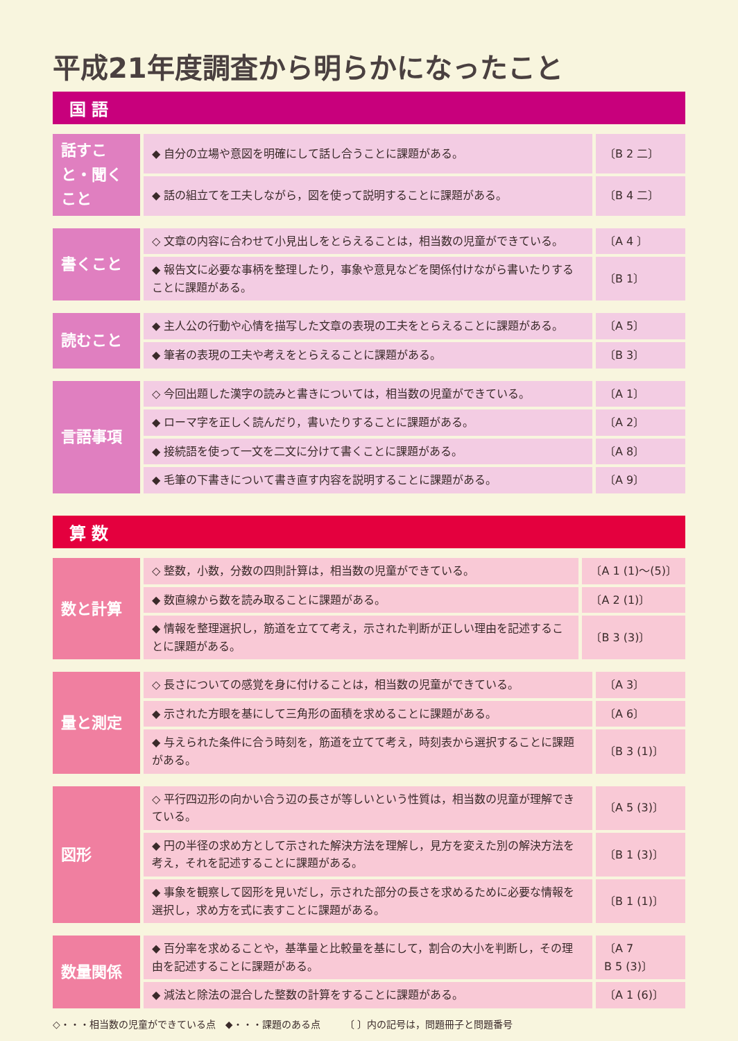平成21年度調査から明らかになったこと
国 語
| 話すこと・聞くこと | ◆ 自分の立場や意図を明確にして話し合うことに課題がある。 | 〔B 2 二〕 |
| | ◆ 話の組立てを工夫しながら，図を使って説明することに課題がある。 | 〔B 4 二〕 |
| 書くこと | ◇ 文章の内容に合わせて小見出しをとらえることは，相当数の児童ができている。 | 〔A 4 〕 |
| | ◆ 報告文に必要な事柄を整理したり，事象や意見などを関係付けながら書いたりすることに課題がある。 | 〔B 1〕 |
| 読むこと | ◆ 主人公の行動や心情を描写した文章の表現の工夫をとらえることに課題がある。 | 〔A 5〕 |
| | ◆ 筆者の表現の工夫や考えをとらえることに課題がある。 | 〔B 3〕 |
| 言語事項 | ◇ 今回出題した漢字の読みと書きについては，相当数の児童ができている。 | 〔A 1〕 |
| | ◆ ローマ字を正しく読んだり，書いたりすることに課題がある。 | 〔A 2〕 |
| | ◆ 接続語を使って一文を二文に分けて書くことに課題がある。 | 〔A 8〕 |
| | ◆ 毛筆の下書きについて書き直す内容を説明することに課題がある。 | 〔A 9〕 |
算 数
| 数と計算 | ◇ 整数，小数，分数の四則計算は，相当数の児童ができている。 | 〔A 1 (1)〜(5)〕 |
| | ◆ 数直線から数を読み取ることに課題がある。 | 〔A 2 (1)〕 |
| | ◆ 情報を整理選択し，筋道を立てて考え，示された判断が正しい理由を記述することに課題がある。 | 〔B 3 (3)〕 |
| 量と測定 | ◇ 長さについての感覚を身に付けることは，相当数の児童ができている。 | 〔A 3〕 |
| | ◆ 示された方眼を基にして三角形の面積を求めることに課題がある。 | 〔A 6〕 |
| | ◆ 与えられた条件に合う時刻を，筋道を立てて考え，時刻表から選択することに課題がある。 | 〔B 3 (1)〕 |
| 図形 | ◇ 平行四辺形の向かい合う辺の長さが等しいという性質は，相当数の児童が理解できている。 | 〔A 5 (3)〕 |
| | ◆ 円の半径の求め方として示された解決方法を理解し，見方を変えた別の解決方法を考え，それを記述することに課題がある。 | 〔B 1 (3)〕 |
| | ◆ 事象を観察して図形を見いだし，示された部分の長さを求めるために必要な情報を選択し，求め方を式に表すことに課題がある。 | 〔B 1 (1)〕 |
| 数量関係 | ◆ 百分率を求めることや，基準量と比較量を基にして，割合の大小を判断し，その理由を記述することに課題がある。 | 〔A 7 B 5 (3)〕 |
| | ◆ 減法と除法の混合した整数の計算をすることに課題がある。 | 〔A 1 (6)〕 |
◇・・・相当数の児童ができている点　◆・・・課題のある点　　　〔 〕内の記号は，問題冊子と問題番号